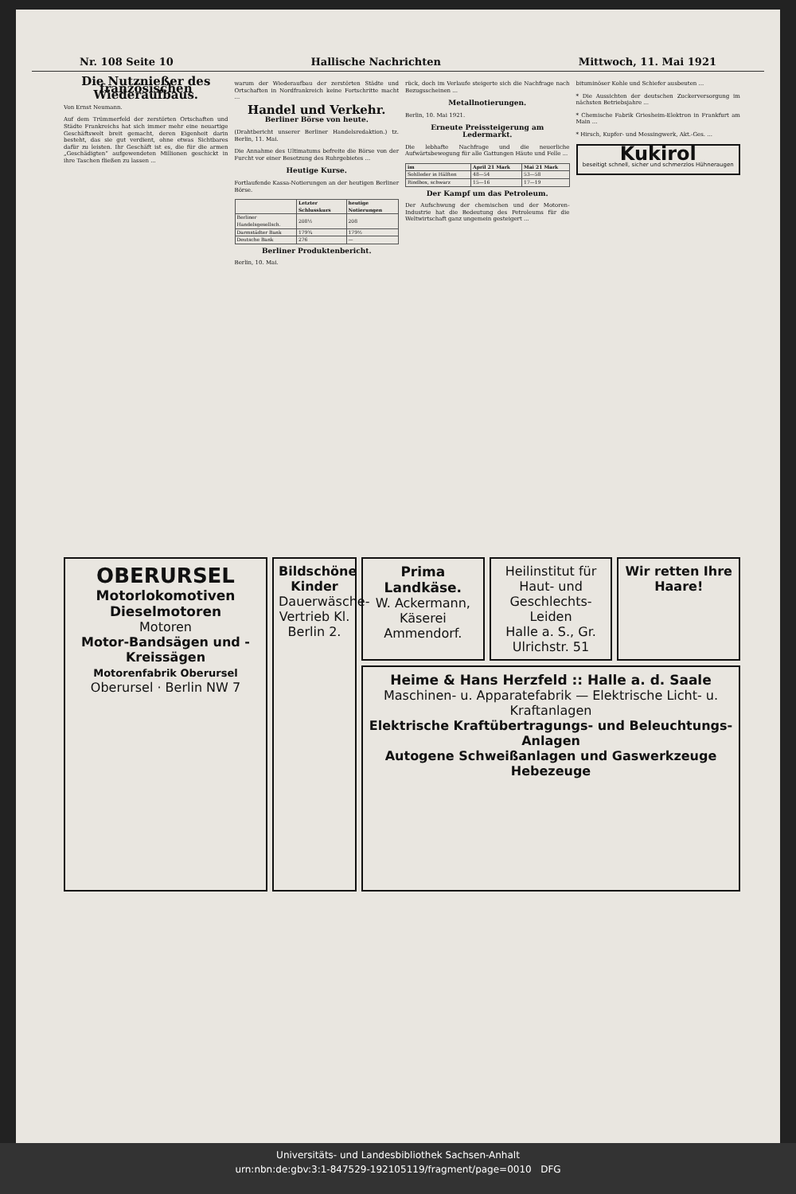Nr. 108 Seite 10 Hallische Nachrichten Mittwoch, 11. Mai 1921
Die Nutznießer des französischen Wiederaufbaus.
Von Ernst Neumann.
Auf dem Trümmerfeld der zerstörten Ortschaften und Städte Frankreichs hat sich immer mehr eine neuartige Geschäftswelt breit gemacht, deren Eigenheit darin besteht, das sie gut verdient, ohne etwas Sichtbares dafür zu leisten. Ihr Geschäft ist es, die für die armen „Geschädigten“ aufgewendeten Millionen geschickt in ihre Taschen fließen zu lassen ...
warum der Wiederaufbau der zerstörten Städte und Ortschaften in Nordfrankreich keine Fortschritte macht ...
Handel und Verkehr.
Berliner Börse von heute.
(Drahtbericht unserer Berliner Handelsredaktion.) tz. Berlin, 11. Mai.
Die Annahme des Ultimatums befreite die Börse von der Furcht vor einer Besetzung des Ruhrgebietes ...
Heutige Kurse.
Fortlaufende Kassa-Notierungen an der heutigen Berliner Börse.
| | Letzter Schlusskurs | heutige Notierungen |
| --- | --- | --- |
| Berliner Handelsgesellsch. | 208½ | 208 |
| Darmstädter Bank | 179¾ | 179½ |
| Deutsche Bank | 276 | — |
Berliner Produktenbericht.
Berlin, 10. Mai.
rück, doch im Verlaufe steigerte sich die Nachfrage nach Bezugsscheinen ...
Metallnotierungen.
Berlin, 10. Mai 1921.
Erneute Preissteigerung am Ledermarkt.
Die lebhafte Nachfrage und die neuerliche Aufwärtsbewegung für alle Gattungen Häute und Felle ...
| im | April 21 Mark | Mai 21 Mark |
| --- | --- | --- |
| Sohlleder in Hälften | 48—54 | 53—58 |
| Rindbox, schwarz | 15—16 | 17—19 |
Der Kampf um das Petroleum.
Der Aufschwung der chemischen und der Motoren-Industrie hat die Bedeutung des Petroleums für die Weltwirtschaft ganz ungemein gesteigert ...
bituminöser Kohle und Schiefer ausbeuten ...
* Die Aussichten der deutschen Zuckerversorgung im nächsten Betriebsjahre ...
* Chemische Fabrik Griesheim-Elektron in Frankfurt am Main ...
* Hirsch, Kupfer- und Messingwerk, Akt.-Ges. ...
Kukirol
beseitigt schnell, sicher und schmerzlos Hühneraugen
OBERURSEL
Motorlokomotiven Dieselmotoren
Motoren
Motor-Bandsägen und -Kreissägen
Motorenfabrik Oberursel
Oberursel · Berlin NW 7
Bildschöne Kinder
Dauerwäsche-Vertrieb Kl. Berlin 2.
Prima Landkäse.
W. Ackermann, Käserei Ammendorf.
Heilinstitut für Haut- und Geschlechts-Leiden
Halle a. S., Gr. Ulrichstr. 51
Wir retten Ihre Haare!
Heime & Hans Herzfeld :: Halle a. d. Saale
Maschinen- u. Apparatefabrik — Elektrische Licht- u. Kraftanlagen
Elektrische Kraftübertragungs- und Beleuchtungs-Anlagen
Autogene Schweißanlagen und Gaswerkzeuge
Hebezeuge
Universitäts- und Landesbibliothek Sachsen-Anhalt
urn:nbn:de:gbv:3:1-847529-192105119/fragment/page=0010 DFG